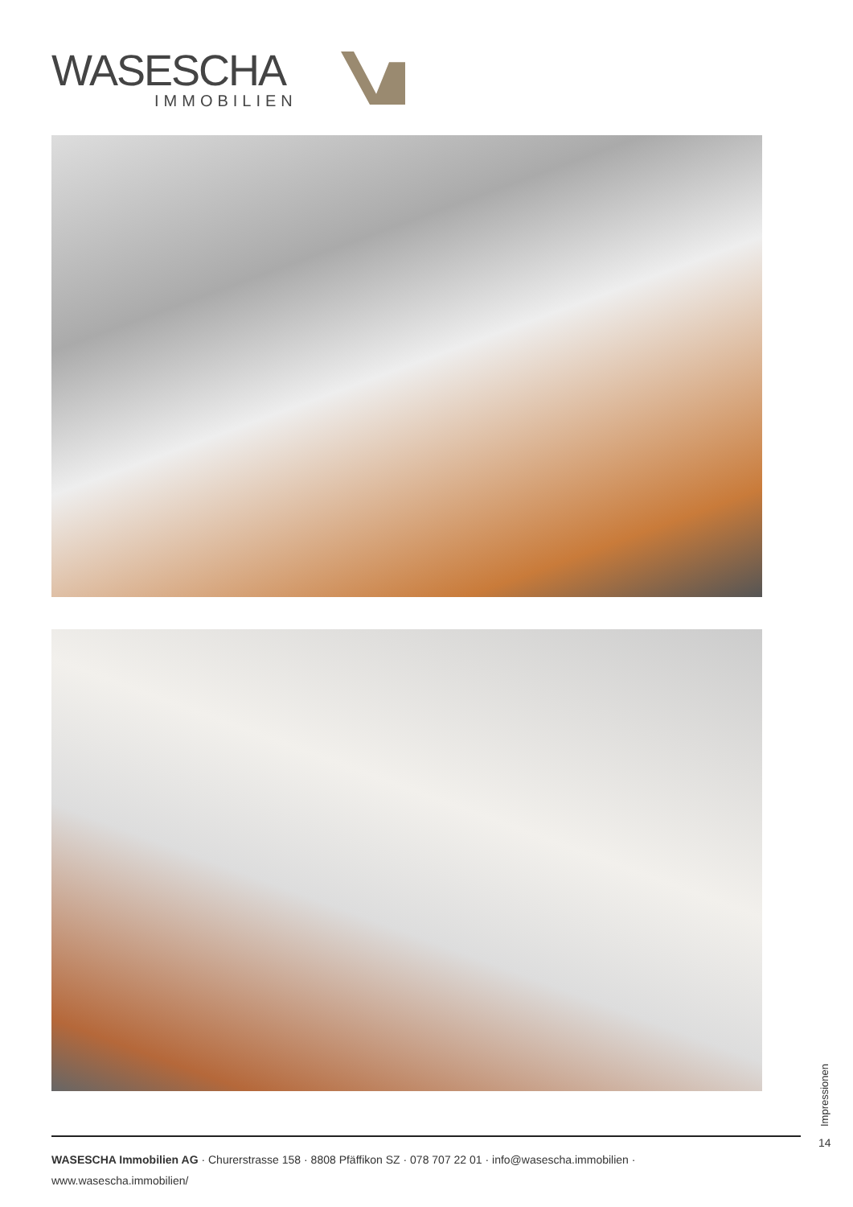WASESCHA
IMMOBILIEN
Impressionen
14
WASESCHA Immobilien AG · Churerstrasse 158 · 8808 Pfäffikon SZ · 078 707 22 01 · info@wasescha.immobilien · www.wasescha.immobilien/